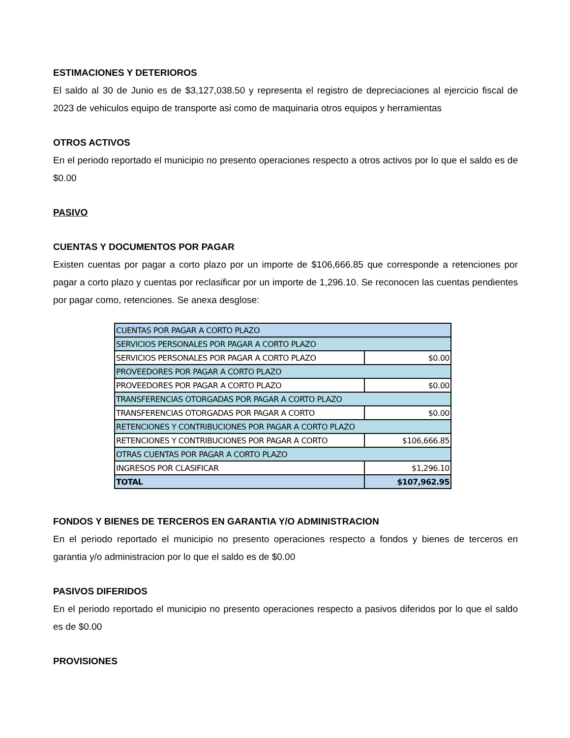ESTIMACIONES Y DETERIOROS
El saldo al 30 de Junio es de $3,127,038.50 y representa el registro de depreciaciones al ejercicio fiscal de 2023 de vehiculos equipo de transporte asi como de maquinaria otros equipos y herramientas
OTROS ACTIVOS
En el periodo reportado el municipio no presento operaciones respecto a otros activos por lo que el saldo es de $0.00
PASIVO
CUENTAS Y DOCUMENTOS POR PAGAR
Existen cuentas por pagar a corto plazo por un importe de $106,666.85 que corresponde a retenciones por pagar a corto plazo y cuentas por reclasificar por un importe de 1,296.10. Se reconocen las cuentas pendientes por pagar como, retenciones. Se anexa desglose:
| CUENTAS POR PAGAR A CORTO PLAZO | |
| SERVICIOS PERSONALES POR PAGAR A CORTO PLAZO | |
| SERVICIOS PERSONALES POR PAGAR A CORTO PLAZO | $0.00 |
| PROVEEDORES POR PAGAR A CORTO PLAZO | |
| PROVEEDORES POR PAGAR A CORTO PLAZO | $0.00 |
| TRANSFERENCIAS OTORGADAS POR PAGAR A CORTO PLAZO | |
| TRANSFERENCIAS OTORGADAS POR PAGAR A CORTO | $0.00 |
| RETENCIONES Y CONTRIBUCIONES POR PAGAR A CORTO PLAZO | |
| RETENCIONES Y CONTRIBUCIONES POR PAGAR A CORTO | $106,666.85 |
| OTRAS CUENTAS POR PAGAR A CORTO PLAZO | |
| INGRESOS POR CLASIFICAR | $1,296.10 |
| TOTAL | $107,962.95 |
FONDOS Y BIENES DE TERCEROS EN GARANTIA Y/O ADMINISTRACION
En el periodo reportado el municipio no presento operaciones respecto a fondos y bienes de terceros en garantia y/o administracion por lo que el saldo es de $0.00
PASIVOS DIFERIDOS
En el periodo reportado el municipio no presento operaciones respecto a pasivos diferidos por lo que el saldo es de $0.00
PROVISIONES